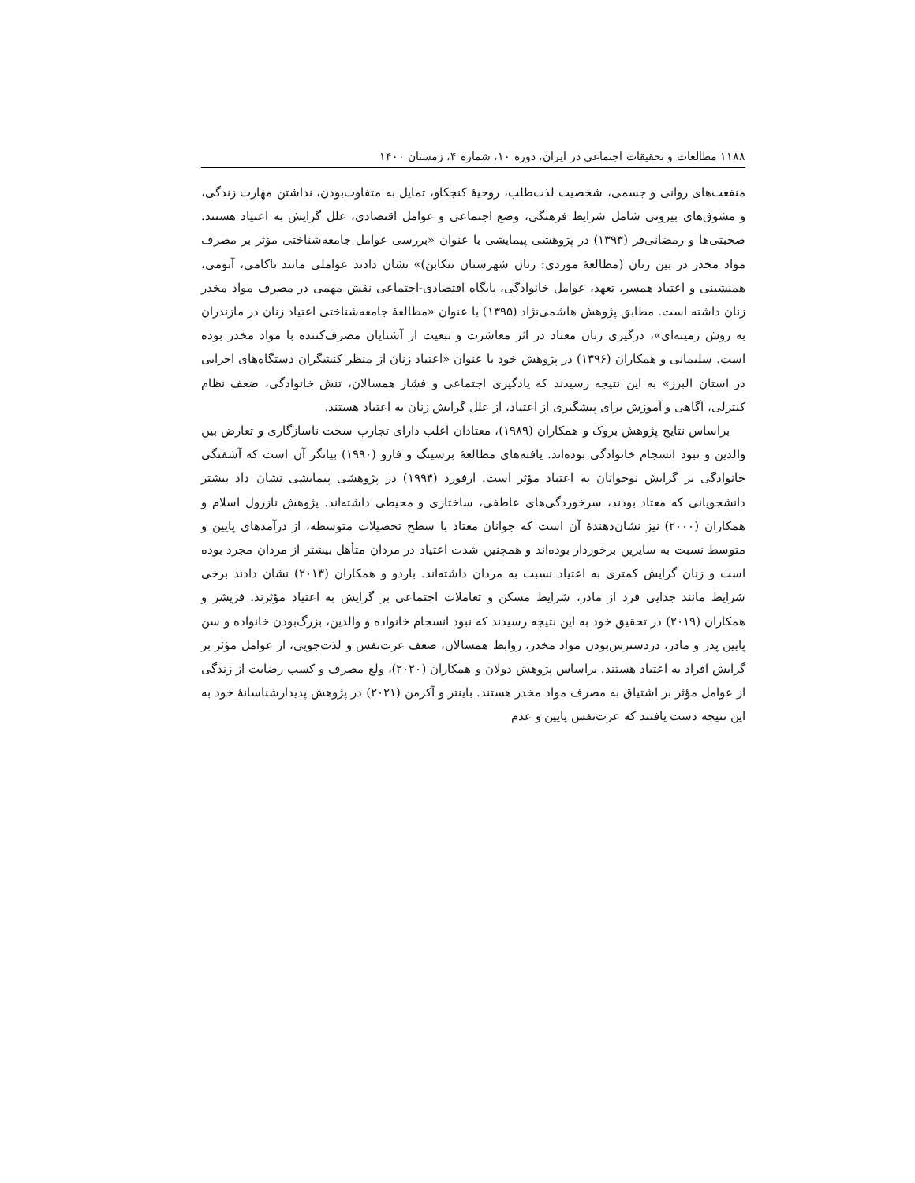۱۱۸۸ مطالعات و تحقیقات اجتماعی در ایران، دوره ۱۰، شماره ۴، زمستان ۱۴۰۰
منفعت‌های روانی و جسمی، شخصیت لذت‌طلب، روحیهٔ کنجکاو، تمایل به متفاوت‌بودن، نداشتن مهارت زندگی، و مشوق‌های بیرونی شامل شرایط فرهنگی، وضع اجتماعی و عوامل اقتصادی، علل گرایش به اعتیاد هستند. صحبتی‌ها و رمضانی‌فر (۱۳۹۳) در پژوهشی پیمایشی با عنوان «بررسی عوامل جامعه‌شناختی مؤثر بر مصرف مواد مخدر در بین زنان (مطالعهٔ موردی: زنان شهرستان تنکابن)» نشان دادند عواملی مانند ناکامی، آنومی، همنشینی و اعتیاد همسر، تعهد، عوامل خانوادگی، پایگاه اقتصادی-اجتماعی نقش مهمی در مصرف مواد مخدر زنان داشته است. مطابق پژوهش هاشمی‌نژاد (۱۳۹۵) با عنوان «مطالعهٔ جامعه‌شناختی اعتیاد زنان در مازندران به روش زمینه‌ای»، درگیری زنان معتاد در اثر معاشرت و تبعیت از آشنایان مصرف‌کننده با مواد مخدر بوده است. سلیمانی و همکاران (۱۳۹۶) در پژوهش خود با عنوان «اعتیاد زنان از منظر کنشگران دستگاه‌های اجرایی در استان البرز» به این نتیجه رسیدند که یادگیری اجتماعی و فشار همسالان، تنش خانوادگی، ضعف نظام کنترلی، آگاهی و آموزش برای پیشگیری از اعتیاد، از علل گرایش زنان به اعتیاد هستند.
براساس نتایج پژوهش بروک و همکاران (۱۹۸۹)، معتادان اغلب دارای تجارب سخت ناسازگاری و تعارض بین والدین و نبود انسجام خانوادگی بوده‌اند. یافته‌های مطالعهٔ برسینگ و فارو (۱۹۹۰) بیانگر آن است که آشفتگی خانوادگی بر گرایش نوجوانان به اعتیاد مؤثر است. ارفورد (۱۹۹۴) در پژوهشی پیمایشی نشان داد بیشتر دانشجویانی که معتاد بودند، سرخوردگی‌های عاطفی، ساختاری و محیطی داشته‌اند. پژوهش نازرول اسلام و همکاران (۲۰۰۰) نیز نشان‌دهندهٔ آن است که جوانان معتاد با سطح تحصیلات متوسطه، از درآمدهای پایین و متوسط نسبت به سایرین برخوردار بوده‌اند و همچنین شدت اعتیاد در مردان متأهل بیشتر از مردان مجرد بوده است و زنان گرایش کمتری به اعتیاد نسبت به مردان داشته‌اند. باردو و همکاران (۲۰۱۳) نشان دادند برخی شرایط مانند جدایی فرد از مادر، شرایط مسکن و تعاملات اجتماعی بر گرایش به اعتیاد مؤثرند. فریشر و همکاران (۲۰۱۹) در تحقیق خود به این نتیجه رسیدند که نبود انسجام خانواده و والدین، بزرگ‌بودن خانواده و سن پایین پدر و مادر، دردسترس‌بودن مواد مخدر، روابط همسالان، ضعف عزت‌نفس و لذت‌جویی، از عوامل مؤثر بر گرایش افراد به اعتیاد هستند. براساس پژوهش دولان و همکاران (۲۰۲۰)، ولع مصرف و کسب رضایت از زندگی از عوامل مؤثر بر اشتیاق به مصرف مواد مخدر هستند. باینتر و آکرمن (۲۰۲۱) در پژوهش پدیدارشناسانهٔ خود به این نتیجه دست یافتند که عزت‌نفس پایین و عدم